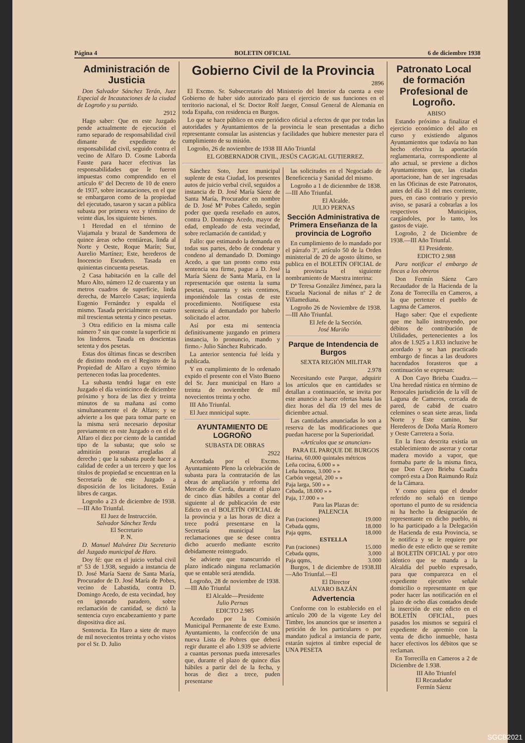Página 4 BOLETIN OFICIAL 6 de diciembre 1938
Administración de Justicia
Don Salvador Sánchez Terán, Juez Especial de Incautaciones de la ciudad de Logroño y su partido.
2912
Hago saber: Que en este Juzgado pende actualmente de ejecución el ramo separado de responsabilidad civil dimante de expediente de responsabilidad civil, seguido contra el vecino de Alfaro D. Cosme Laborda Fauste para hacer efectivas las responsabilidades que le fueron impuestas como comprendido en el artículo 6º del Decreto de 10 de enero de 1937, sobre incautaciones, en el que se embargaron como de la propiedad del ejecutado, tasaron y sacan a pública subasta por primera vez y término de veinte días, los siguiente bienes.
1 Heredad en el término de Viajamala y brazal de Sandemora de quince áreas ocho centiáreas, linda al Norte y Oeste, Roque Marín; Sur, Aurelio Martínez; Este, herederos de Inocencio Escudero. Tasada en quinientas cincuenta pesetas.
2 Casa habitación en la calle del Muro Alto, número 12 de cuarenta y un metros cuadros de superficie, linda derecha, de Marcelo Casas; izquierda Eugenio Fernández y espalda el mismo. Tasada pericialmente en cuatro mil trescientas setenta y cinco pesetas.
3 Otra edificio en la misma calle número 7 sin que conste la superficie ni los linderos. Tasada en doscientas setenta y dos pesetas.
Estas dos últimas fincas se describen de distinto modo en el Registro de la Propiedad de Alfaro a cuyo término pertenecen todas laa procedentes.
La subasta tendrá lugar en este Juzgado el día veinticinco de diciembre próximo y hora de las diez y treinta minutos de su mañana así como simultaneamente el de Alfaro; y se advierte a los que para tomar parte en la misma será necesario depositar previamente en este Juzgado o en el de Alfaro el diez por ciento de la cantidad tipo de la subasta; que solo se admitirán posturas arregladas al derecho ; que la subasta puede hacer a calidad de ceder a un tercero y que los títulos de propiedad se encuentran en la Secretaría de este Juzgado a disposición de los licitadores. Están libres de cargas.
Logroño a 23 de diciembre de 1938.—III Año Triunfal.
El Juez de Instrucción.
Salvador Sánchez Terdu
El Secretario
P. N.
D. Manuel Malvárez Diz Secretario del Juzgado municipal de Haro.
Doy fé: que en el juicio verbal civil nº 53 de 1.938, seguido a instancia de D. José María Saenz de Santa María, Procurador de D. José María de Pobes, vecino de Labastida, contra D. Domingo Acedo, de esta vecindad, hoy en ignorado paradero, sobre reclamación de cantidad, se dictó la sentencia cuyo encabezamiento y parte dispositiva dice así.
Sentencia. En Haro a siete de mayo de mil novecientos treinta y ocho vistos por el Sr. D. Julio
Gobierno Civil de la Provincia
2896
El Excmo. Sr. Subsecretario del Ministerio del Interior da cuenta a este Gobierno de haber sido autorizado para el ejercicio de sus funciones en el territorio nacional, el Sr. Doctor Rolf Jaeger, Consul General de Alemania en toda España, con residencia en Burgos.
Lo que se hace público en este periódico oficial a efectos de que por todas las autoridades y Ayuntamientos de la provincia le sean presentadas a dicho representante consular las asistencias y facilidades que hubiere menester para el cumplimiento de su misión.
Logroño, 26 de noviembre de 1938 III Año Triunfal
EL GOBERNADOR CIVIL, JESÚS CAGIGAL GUTIERREZ.
Sánchez Soto, Juez municipal suplente de esta Ciudad, los presentes autos de juicio verbal civil, seguidos a instancia de D. José María Sáenz de Santa María, Procurador en nombre de D. José Mª Pobes Cañedo, según poder que queda reseñado en autos, contra D. Domingo Acedo, mayor de edad, empleado de esta vecindad, sobre reclamación de cantidad; y
Fallo: que estimando la demanda en todas sus partes, debo de condenar y condeno al demandado D. Domingo Acedo, a que tan pronto como esta sentencia sea firme, pague a D. José María Sáenz de Santa María, en la representación que ostenta la suma pesetas, cuarenta y seis centimos, imponiéndole las costas de este procedimiento. Notifíquese esta sentencia al demandado por haberlo solicitado el actor.
Así por esta mi sentencia definitivamente juzgando en primera instancia, lo pronuncio, mando y firmo.- Julio Sánchez Rubricado.
La anterior sentencia fué leída y publicada.
Y en cumplimiento de lo ordenado expido el presente con el Visto Bueno del Sr. Juez municipal en Haro a treinta de noviembre de mil novecientos treinta y ocho.
III Año Triunfal.
El Juez mnnicipal supte.
AYUNTAMIENTO DE LOGROÑO
SUBASTA DE OBRAS
2922
Acordada por el Excmo. Ayuntamiento Pleno la celebración de subasta para la contratación de las obras de ampliación y reforma del Mercado de Cerda, durante el plazo de cinco días hábiles a contar del siguiente al de publicación de este Edicto en el BOLETÍN OFICIAL de la provincia y a las horas de diez a trece podrá presentarse en la Secretaría municipal las reclamaciones que se desee contra dicho acuerdo mediante escrito debidamente reintegrado.
Se advierte que transcurrido el plazo indicado ninguna reclamación que se entable será atendida.
Logroño, 28 de noviembre de 1938.—III Año Triunfal
El Alcalde—Presidente
Julio Pernas
EDICTO 2.985
Acordado por la Comisión Municipal Permanente de este Exmo. Ayuntamiento, la confección de una nueva Lista de Pobres que deberá regir durante el año 1.939 se advierte a cuantas personas pueda interesarles que, durante el plazo de quince días hábiles a partir del de la fecha, y horas de diez a trece, puden presentarse
las solicitudes en el Negociado de Beneficencia y Sanidad del mismo.
Logroño a 1 de dicienmbre de 1838.—III Año Triunfal.
El Alcalde.
JULIO PERNAS
Sección Administrativa de Primera Enseñanza de la provincia de Logroño
En cumplimiento de lo mandado por el párrafo 3º, artículo 50 de la Orden ministerial de 20 de agosto último, se publica en el BOLETÍN OFICIAL de la provincia el siguiente nombramiento de Maestra interina:
Dª Teresa González Jiménez, para la Escuela Nacional de niñas nº 2 de Villamediana.
Logroño 26 de Noviembre de 1938.—III Año Triunfal.
El Jefe de la Sección.
José Mariño
Parque de Intendencia de Burgos
SEXTA REGIÓN MILITAR
2.978
Necesitando este Parque, adquirir los artículos que en cantidades se detallan a continuación, se invita por este anuncio a hacer ofertas hasta las diez horas del día 19 del mes de diciembre actual.
Las cantidades anunciadas lo son a reserva de las modificaciones que puedan hacerse por la Superioridad.
«Artículos que se anuncian»
PARA EL PARQUE DE BURGOS
| Harina, 60.000 quintales métricos |
| Leña cocina, 6.000 » » |
| Leña hornos, 3.000 » » |
| Carbón vegetal, 200 » » |
| Paja larga, 500 » » |
| Cebada, 18.000 » » |
| Paja, 17.000 » » |
Para las Plazas de:
PALENCIA
| Pan (raciones) | 19.000 |
| Cebada qqms, | 18.000 |
| Paja qqms, | 18.000 |
| ESTELLA | |
| Pan (raciones) | 15.000 |
| Cebada qqms, | 3.000 |
| Paja qqms, | 3.000 |
Burgos, 1 de diciembre de 1938.III—Año Triunfal.—El
El Director
ALVARO BAZÁN
Advertencia
Conforme con lo establecido en el artículo 200 de la vigente Ley del Timbre, los anuncios que se inserten a petición de los particulares o por mandato judical a instancia de parte, estarán sujetos al timbre especial de UNA PESETA
Patronato Local de formación Profesional de Logroño.
ABISO
Estando próximo a finalizar el ejercicio económico del año en curso y existiendo algunos Ayuntamientos que todavía no han hecho efectiva la aportación reglamentaria, correspondiente al año actual, se previene a dichos Ayuntamientos que, las citadas aportacione, han de ser ingresadas en las Oficinas de este Patronatos, antes del día 31 del mes corriente, pues, en caso contrario y previo aviso, se pasará a cobrarlas a los respectivos Municipios, cargándoles, por lo tanto, los gastos de viaje.
Logroño, 2 de Diciembre de 1938.—III Año Triunfal.
El Presidente.
EDICTO 2.988
Para notificar el embargo de fincas a los obreros
Don Fermín Sáenz Caro Recaudador de la Hacienda de la Zona de Torrecilla en Cameros, a la que pertenze el pueblo de Lagnna de Cameros.
Hago saber: Que el expediente que me hallo instruyendo, por débitos de contribución de Utilidades, pertenecientes a los años de 1.925 a 1.833 incluzive he acordado y se han practicado embargo de fincas a las deudores hacendados forasteros que a continuación se expresan:
A Don Cayo Brieba Cuadra.—Una heredad rústica en término de Renocales jurisdición de la vill de Laguna de Cameros, cercada de pared, de cabid de cuatro celemines o sean siete areas, linda Norte y Este camino, Sur Herederos de Doña María Romero y Oeste Carretera a Soria.
En la finca descrita existía un establecimiento de aserrar y cortar madera movido a vapor, que formaba parte de la misma finca, que Don Cayo Brieba Cuadra compró esta a Don Raimundo Ruíz de la Cámara.
Y como quiera que el deudor referido no señaló en tiempo oportuno el punto de su residencia ni ha hecho la designación de representante en dicho pueblo, ni lo ha participado a la Delegación de Hacienda de esta Provincia, se le notifica y se le requiere por medio de este edicto que se remite al BOLETÍN OFICIAL y por otro idéntico que se manda a la Alcaldía del pueblo expresado, para que comparezca en el expediente ejecutivo señale domicilio o representante en que poder hacer las notificación en el plazo de ocho días contados desde la inserción de este edicto en el BOLETÍN OFICIAL, pues pasados los mismos se seguirá el expediente de apremio con la venta de dicho inmueble, hasta hacer efectivos los débitos que se reclaman.
En Torrecilla en Cameros a 2 de Diciembre de 1.938.
III Año Triunfel
El Recaudador
Fermín Sáenz
SGCB2021